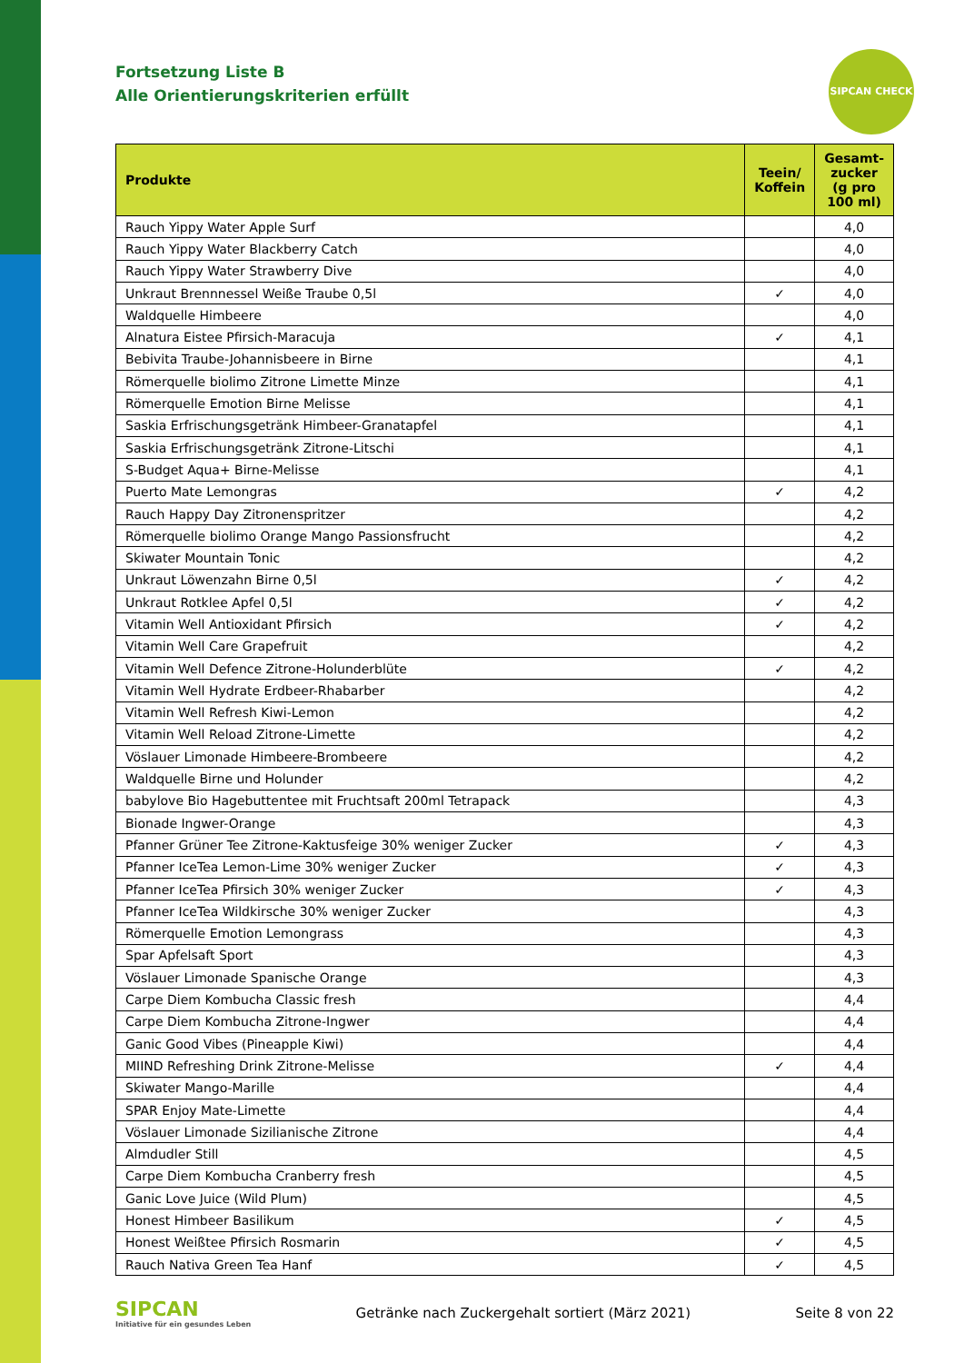SIPCAN CHECK
Fortsetzung Liste B
Alle Orientierungskriterien erfüllt
| Produkte | Teein/ Koffein | Gesamt-zucker (g pro 100 ml) |
| --- | --- | --- |
| Rauch Yippy Water Apple Surf | | 4,0 |
| Rauch Yippy Water Blackberry Catch | | 4,0 |
| Rauch Yippy Water Strawberry Dive | | 4,0 |
| Unkraut Brennnessel Weiße Traube 0,5l | ✓ | 4,0 |
| Waldquelle Himbeere | | 4,0 |
| Alnatura Eistee Pfirsich-Maracuja | ✓ | 4,1 |
| Bebivita Traube-Johannisbeere in Birne | | 4,1 |
| Römerquelle biolimo Zitrone Limette Minze | | 4,1 |
| Römerquelle Emotion Birne Melisse | | 4,1 |
| Saskia Erfrischungsgetränk Himbeer-Granatapfel | | 4,1 |
| Saskia Erfrischungsgetränk Zitrone-Litschi | | 4,1 |
| S-Budget Aqua+ Birne-Melisse | | 4,1 |
| Puerto Mate Lemongras | ✓ | 4,2 |
| Rauch Happy Day Zitronenspritzer | | 4,2 |
| Römerquelle biolimo Orange Mango Passionsfrucht | | 4,2 |
| Skiwater Mountain Tonic | | 4,2 |
| Unkraut Löwenzahn Birne 0,5l | ✓ | 4,2 |
| Unkraut Rotklee Apfel 0,5l | ✓ | 4,2 |
| Vitamin Well Antioxidant Pfirsich | ✓ | 4,2 |
| Vitamin Well Care Grapefruit | | 4,2 |
| Vitamin Well Defence Zitrone-Holunderblüte | ✓ | 4,2 |
| Vitamin Well Hydrate Erdbeer-Rhabarber | | 4,2 |
| Vitamin Well Refresh Kiwi-Lemon | | 4,2 |
| Vitamin Well Reload Zitrone-Limette | | 4,2 |
| Vöslauer Limonade Himbeere-Brombeere | | 4,2 |
| Waldquelle Birne und Holunder | | 4,2 |
| babylove Bio Hagebuttentee mit Fruchtsaft 200ml Tetrapack | | 4,3 |
| Bionade Ingwer-Orange | | 4,3 |
| Pfanner Grüner Tee Zitrone-Kaktusfeige 30% weniger Zucker | ✓ | 4,3 |
| Pfanner IceTea Lemon-Lime 30% weniger Zucker | ✓ | 4,3 |
| Pfanner IceTea Pfirsich 30% weniger Zucker | ✓ | 4,3 |
| Pfanner IceTea Wildkirsche 30% weniger Zucker | | 4,3 |
| Römerquelle Emotion Lemongrass | | 4,3 |
| Spar Apfelsaft Sport | | 4,3 |
| Vöslauer Limonade Spanische Orange | | 4,3 |
| Carpe Diem Kombucha Classic fresh | | 4,4 |
| Carpe Diem Kombucha Zitrone-Ingwer | | 4,4 |
| Ganic Good Vibes (Pineapple Kiwi) | | 4,4 |
| MIIND Refreshing Drink Zitrone-Melisse | ✓ | 4,4 |
| Skiwater Mango-Marille | | 4,4 |
| SPAR Enjoy Mate-Limette | | 4,4 |
| Vöslauer Limonade Sizilianische Zitrone | | 4,4 |
| Almdudler Still | | 4,5 |
| Carpe Diem Kombucha Cranberry fresh | | 4,5 |
| Ganic Love Juice (Wild Plum) | | 4,5 |
| Honest Himbeer Basilikum | ✓ | 4,5 |
| Honest Weißtee Pfirsich Rosmarin | ✓ | 4,5 |
| Rauch Nativa Green Tea Hanf | ✓ | 4,5 |
SIPCAN
Initiative für ein gesundes Leben
Getränke nach Zuckergehalt sortiert (März 2021)
Seite 8 von 22